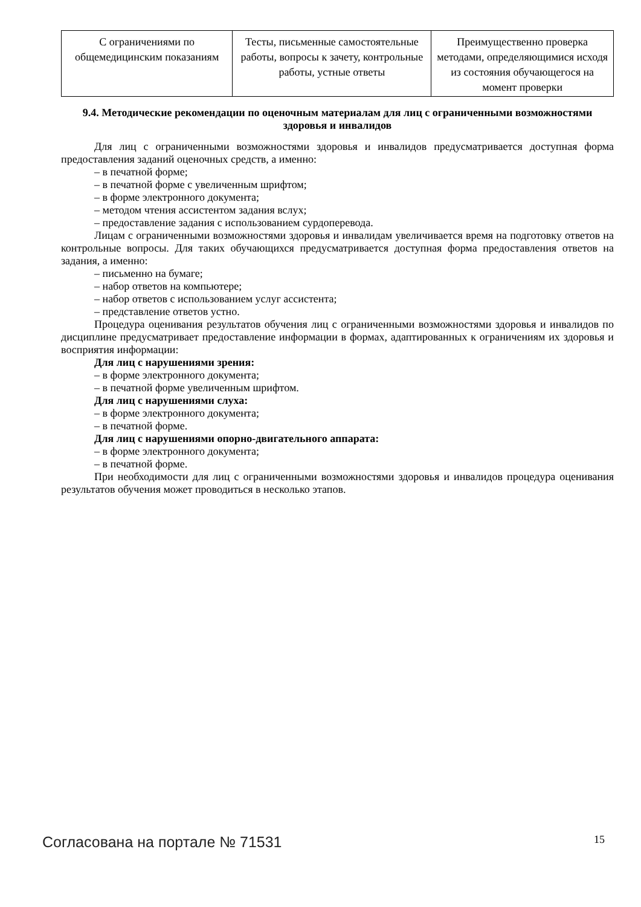| С ограничениями по общемедицинским показаниям | Тесты, письменные самостоятельные работы, вопросы к зачету, контрольные работы, устные ответы | Преимущественно проверка методами, определяющимися исходя из состояния обучающегося на момент проверки |
9.4. Методические рекомендации по оценочным материалам для лиц с ограниченными возможностями здоровья и инвалидов
Для лиц с ограниченными возможностями здоровья и инвалидов предусматривается доступная форма предоставления заданий оценочных средств, а именно:
– в печатной форме;
– в печатной форме с увеличенным шрифтом;
– в форме электронного документа;
– методом чтения ассистентом задания вслух;
– предоставление задания с использованием сурдоперевода.
Лицам с ограниченными возможностями здоровья и инвалидам увеличивается время на подготовку ответов на контрольные вопросы. Для таких обучающихся предусматривается доступная форма предоставления ответов на задания, а именно:
– письменно на бумаге;
– набор ответов на компьютере;
– набор ответов с использованием услуг ассистента;
– представление ответов устно.
Процедура оценивания результатов обучения лиц с ограниченными возможностями здоровья и инвалидов по дисциплине предусматривает предоставление информации в формах, адаптированных к ограничениям их здоровья и восприятия информации:
Для лиц с нарушениями зрения:
– в форме электронного документа;
– в печатной форме увеличенным шрифтом.
Для лиц с нарушениями слуха:
– в форме электронного документа;
– в печатной форме.
Для лиц с нарушениями опорно-двигательного аппарата:
– в форме электронного документа;
– в печатной форме.
При необходимости для лиц с ограниченными возможностями здоровья и инвалидов процедура оценивания результатов обучения может проводиться в несколько этапов.
Согласована на портале № 71531 15